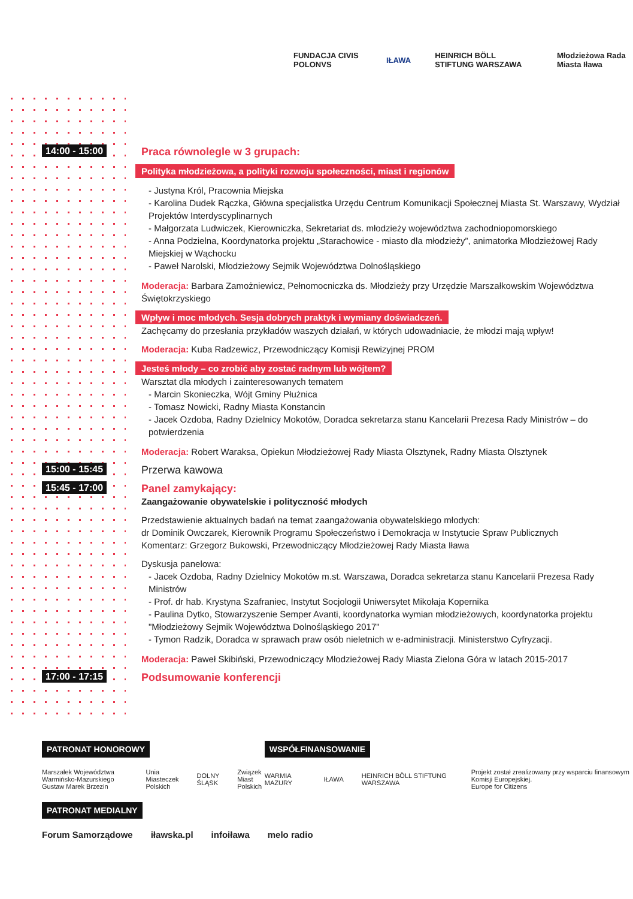FUNDACJA CIVIS POLONVS IŁAWA HEINRICH BÖLL STIFTUNG WARSZAWA Młodzieżowa Rada Miasta Iława
14:00 - 15:00
Praca równolegle w 3 grupach:
Polityka młodzieżowa, a polityki rozwoju społeczności, miast i regionów
- Justyna Król, Pracownia Miejska
- Karolina Dudek Rączka, Główna specjalistka Urzędu Centrum Komunikacji Społecznej Miasta St. Warszawy, Wydział Projektów Interdyscyplinarnych
- Małgorzata Ludwiczek, Kierowniczka, Sekretariat ds. młodzieży województwa zachodniopomorskiego
- Anna Podzielna, Koordynatorka projektu „Starachowice - miasto dla młodzieży”, animatorka Młodzieżowej Rady Miejskiej w Wąchocku
- Paweł Narolski, Młodzieżowy Sejmik Województwa Dolnośląskiego
Moderacja: Barbara Zamożniewicz, Pełnomocniczka ds. Młodzieży przy Urzędzie Marszałkowskim Województwa Świętokrzyskiego
Wpływ i moc młodych. Sesja dobrych praktyk i wymiany doświadczeń.
Zachęcamy do przesłania przykładów waszych działań, w których udowadniacie, że młodzi mają wpływ!
Moderacja: Kuba Radzewicz, Przewodniczący Komisji Rewizyjnej PROM
Jesteś młody – co zrobić aby zostać radnym lub wójtem?
Warsztat dla młodych i zainteresowanych tematem
- Marcin Skonieczka, Wójt Gminy Płużnica
- Tomasz Nowicki, Radny Miasta Konstancin
- Jacek Ozdoba, Radny Dzielnicy Mokotów, Doradca sekretarza stanu Kancelarii Prezesa Rady Ministrów – do potwierdzenia
Moderacja: Robert Waraksa, Opiekun Młodzieżowej Rady Miasta Olsztynek, Radny Miasta Olsztynek
15:00 - 15:45
Przerwa kawowa
15:45 - 17:00
Panel zamykający:
Zaangażowanie obywatelskie i polityczność młodych
Przedstawienie aktualnych badań na temat zaangażowania obywatelskiego młodych:
dr Dominik Owczarek, Kierownik Programu Społeczeństwo i Demokracja w Instytucie Spraw Publicznych
Komentarz: Grzegorz Bukowski, Przewodniczący Młodzieżowej Rady Miasta Iława
Dyskusja panelowa:
- Jacek Ozdoba, Radny Dzielnicy Mokotów m.st. Warszawa, Doradca sekretarza stanu Kancelarii Prezesa Rady Ministrów
- Prof. dr hab. Krystyna Szafraniec, Instytut Socjologii Uniwersytet Mikołaja Kopernika
- Paulina Dytko, Stowarzyszenie Semper Avanti, koordynatorka wymian młodzieżowych, koordynatorka projektu "Młodzieżowy Sejmik Województwa Dolnośląskiego 2017"
- Tymon Radzik, Doradca w sprawach praw osób nieletnich w e-administracji. Ministerstwo Cyfryzacji.
Moderacja: Paweł Skibiński, Przewodniczący Młodzieżowej Rady Miasta Zielona Góra w latach 2015-2017
17:00 - 17:15
Podsumowanie konferencji
PATRONAT HONOROWY
Marszałek Województwa Warmińsko-Mazurskiego Gustaw Marek Brzezin Unia Miasteczek Polskich DOLNY ŚLĄSK Związek Miast Polskich
WSPÓŁFINANSOWANIE
WARMIA MAZURY IŁAWA HEINRICH BÖLL STIFTUNG WARSZAWA Projekt został zrealizowany przy wsparciu finansowym Komisji Europejskiej.
Europe for Citizens
PATRONAT MEDIALNY
Forum Samorządowe iławska.pl infoiława melo radio